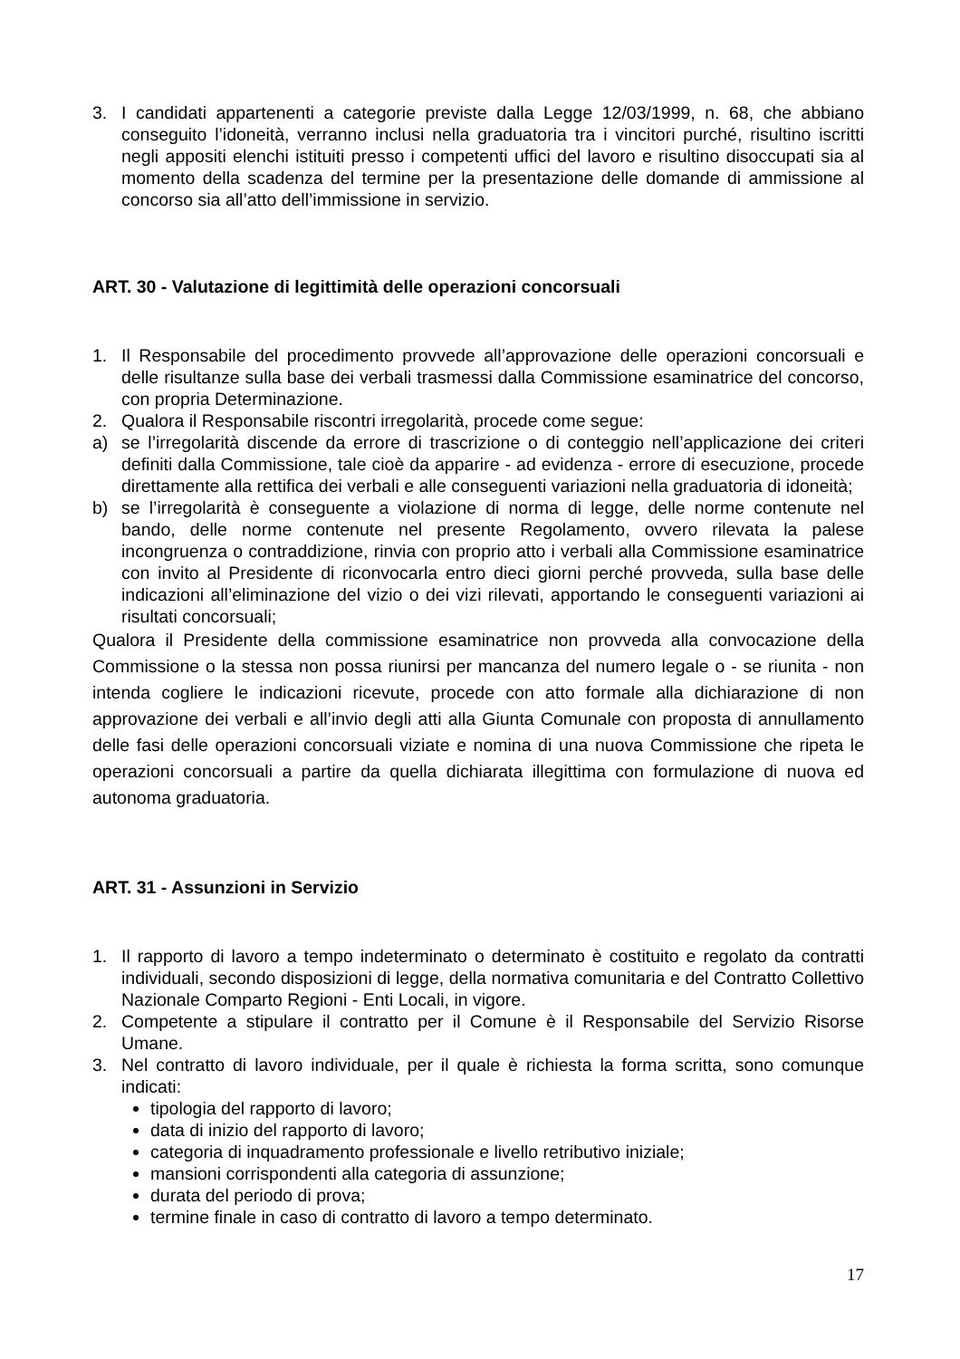3. I candidati appartenenti a categorie previste dalla Legge 12/03/1999, n. 68, che abbiano conseguito l’idoneità, verranno inclusi nella graduatoria tra i vincitori purché, risultino iscritti negli appositi elenchi istituiti presso i competenti uffici del lavoro e risultino disoccupati sia al momento della scadenza del termine per la presentazione delle domande di ammissione al concorso sia all’atto dell’immissione in servizio.
ART. 30 - Valutazione di legittimità delle operazioni concorsuali
1. Il Responsabile del procedimento provvede all’approvazione delle operazioni concorsuali e delle risultanze sulla base dei verbali trasmessi dalla Commissione esaminatrice del concorso, con propria Determinazione.
2. Qualora il Responsabile riscontri irregolarità, procede come segue:
a) se l’irregolarità discende da errore di trascrizione o di conteggio nell’applicazione dei criteri definiti dalla Commissione, tale cioè da apparire - ad evidenza - errore di esecuzione, procede direttamente alla rettifica dei verbali e alle conseguenti variazioni nella graduatoria di idoneità;
b) se l’irregolarità è conseguente a violazione di norma di legge, delle norme contenute nel bando, delle norme contenute nel presente Regolamento, ovvero rilevata la palese incongruenza o contraddizione, rinvia con proprio atto i verbali alla Commissione esaminatrice con invito al Presidente di riconvocarla entro dieci giorni perché provveda, sulla base delle indicazioni all’eliminazione del vizio o dei vizi rilevati, apportando le conseguenti variazioni ai risultati concorsuali;
Qualora il Presidente della commissione esaminatrice non provveda alla convocazione della Commissione o la stessa non possa riunirsi per mancanza del numero legale o - se riunita - non intenda cogliere le indicazioni ricevute, procede con atto formale alla dichiarazione di non approvazione dei verbali e all’invio degli atti alla Giunta Comunale con proposta di annullamento delle fasi delle operazioni concorsuali viziate e nomina di una nuova Commissione che ripeta le operazioni concorsuali a partire da quella dichiarata illegittima con formulazione di nuova ed autonoma graduatoria.
ART. 31 - Assunzioni in Servizio
1. Il rapporto di lavoro a tempo indeterminato o determinato è costituito e regolato da contratti individuali, secondo disposizioni di legge, della normativa comunitaria e del Contratto Collettivo Nazionale Comparto Regioni - Enti Locali, in vigore.
2. Competente a stipulare il contratto per il Comune è il Responsabile del Servizio Risorse Umane.
3. Nel contratto di lavoro individuale, per il quale è richiesta la forma scritta, sono comunque indicati:
tipologia del rapporto di lavoro;
data di inizio del rapporto di lavoro;
categoria di inquadramento professionale e livello retributivo iniziale;
mansioni corrispondenti alla categoria di assunzione;
durata del periodo di prova;
termine finale in caso di contratto di lavoro a tempo determinato.
17